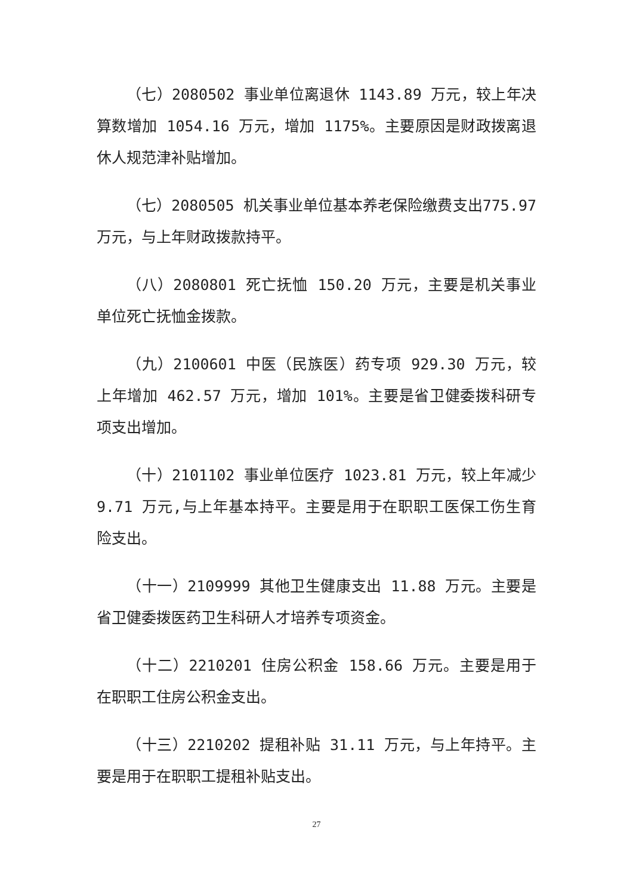（七）2080502 事业单位离退休 1143.89 万元，较上年决算数增加 1054.16 万元，增加 1175%。主要原因是财政拨离退休人规范津补贴增加。
（七）2080505 机关事业单位基本养老保险缴费支出775.97 万元，与上年财政拨款持平。
（八）2080801 死亡抚恤 150.20 万元，主要是机关事业单位死亡抚恤金拨款。
（九）2100601 中医（民族医）药专项 929.30 万元，较上年增加 462.57 万元，增加 101%。主要是省卫健委拨科研专项支出增加。
（十）2101102 事业单位医疗 1023.81 万元，较上年减少 9.71 万元,与上年基本持平。主要是用于在职职工医保工伤生育险支出。
（十一）2109999 其他卫生健康支出 11.88 万元。主要是省卫健委拨医药卫生科研人才培养专项资金。
（十二）2210201 住房公积金 158.66 万元。主要是用于在职职工住房公积金支出。
（十三）2210202 提租补贴 31.11 万元，与上年持平。主要是用于在职职工提租补贴支出。
27